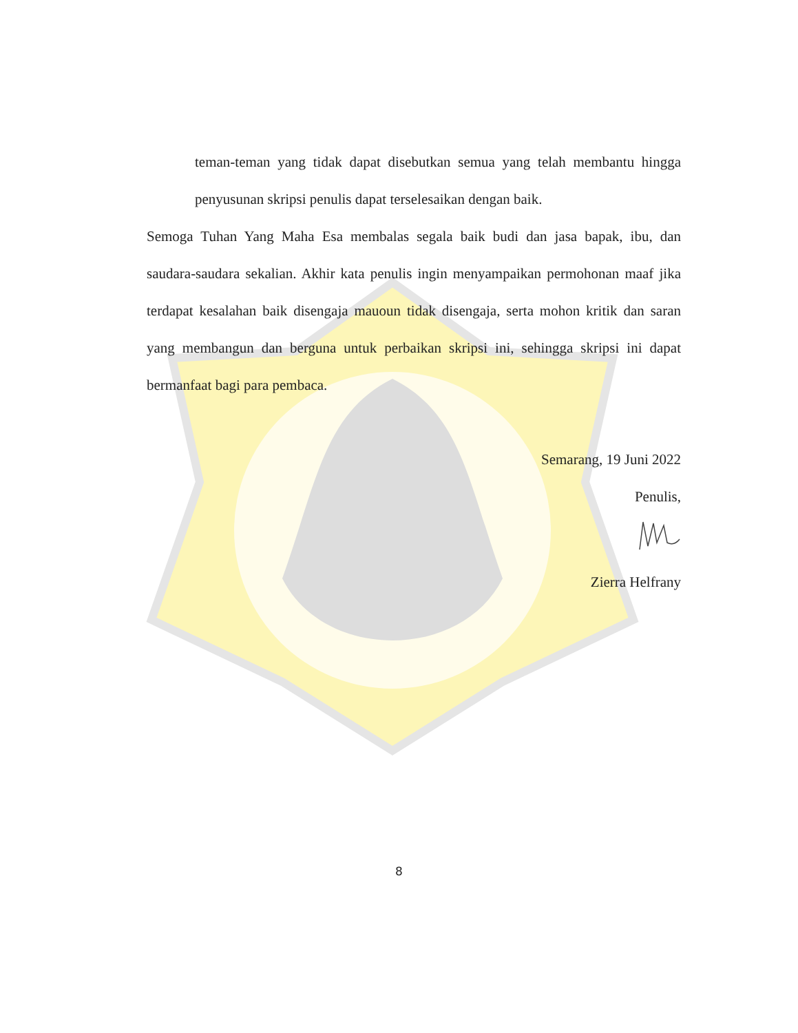teman-teman yang tidak dapat disebutkan semua yang telah membantu hingga penyusunan skripsi penulis dapat terselesaikan dengan baik.
Semoga Tuhan Yang Maha Esa membalas segala baik budi dan jasa bapak, ibu, dan saudara-saudara sekalian. Akhir kata penulis ingin menyampaikan permohonan maaf jika terdapat kesalahan baik disengaja mauoun tidak disengaja, serta mohon kritik dan saran yang membangun dan berguna untuk perbaikan skripsi ini, sehingga skripsi ini dapat bermanfaat bagi para pembaca.
Semarang, 19 Juni 2022
Penulis,
Zierra Helfrany
8